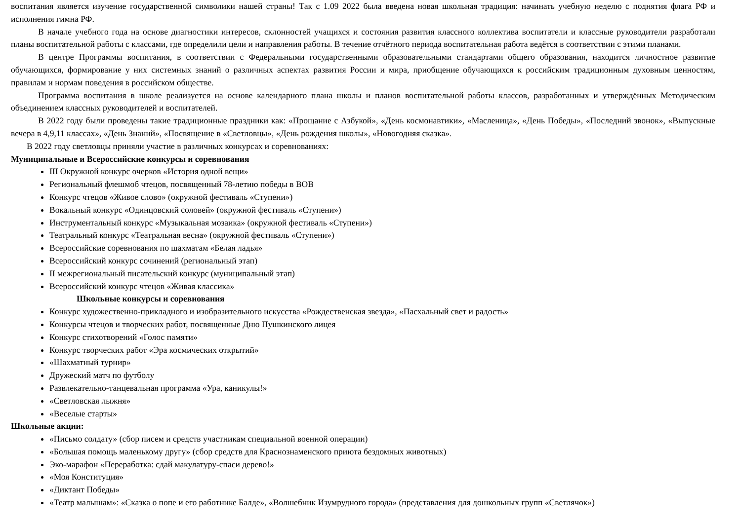воспитания является изучение государственной символики нашей страны! Так с 1.09 2022 была введена новая школьная традиция: начинать учебную неделю с поднятия флага РФ и исполнения гимна РФ.
В начале учебного года на основе диагностики интересов, склонностей учащихся и состояния развития классного коллектива воспитатели и классные руководители разработали планы воспитательной работы с классами, где определили цели и направления работы. В течение отчётного периода воспитательная работа ведётся в соответствии с этими планами.
В центре Программы воспитания, в соответствии с Федеральными государственными образовательными стандартами общего образования, находится личностное развитие обучающихся, формирование у них системных знаний о различных аспектах развития России и мира, приобщение обучающихся к российским традиционным духовным ценностям, правилам и нормам поведения в российском обществе.
Программа воспитания в школе реализуется на основе календарного плана школы и планов воспитательной работы классов, разработанных и утверждённых Методическим объединением классных руководителей и воспитателей.
В 2022 году были проведены такие традиционные праздники как: «Прощание с Азбукой», «День космонавтики», «Масленица», «День Победы», «Последний звонок», «Выпускные вечера в 4,9,11 классах», «День Знаний», «Посвящение в «Светловцы», «День рождения школы», «Новогодняя сказка».
В 2022 году светловцы приняли участие в различных конкурсах и соревнованиях:
Муниципальные и Всероссийские конкурсы и соревнования
III Окружной конкурс очерков «История одной вещи»
Региональный флешмоб чтецов, посвященный 78-летию победы в ВОВ
Конкурс чтецов «Живое слово» (окружной фестиваль «Ступени»)
Вокальный конкурс «Одинцовский соловей» (окружной фестиваль «Ступени»)
Инструментальный конкурс «Музыкальная мозаика» (окружной фестиваль «Ступени»)
Театральный конкурс «Театральная весна» (окружной фестиваль «Ступени»)
Всероссийские соревнования по шахматам «Белая ладья»
Всероссийский конкурс сочинений (региональный этап)
II межрегиональный писательский конкурс (муниципальный этап)
Всероссийский конкурс чтецов «Живая классика»
Школьные конкурсы и соревнования
Конкурс художественно-прикладного и изобразительного искусства «Рождественская звезда», «Пасхальный свет и радость»
Конкурсы чтецов и творческих работ, посвященные Дню Пушкинского лицея
Конкурс стихотворений «Голос памяти»
Конкурс творческих работ «Эра космических открытий»
«Шахматный турнир»
Дружеский матч по футболу
Развлекательно-танцевальная программа «Ура, каникулы!»
«Светловская лыжня»
«Веселые старты»
Школьные акции:
«Письмо солдату» (сбор писем и средств участникам специальной военной операции)
«Большая помощь маленькому другу» (сбор средств для Краснознаменского приюта бездомных животных)
Эко-марафон «Переработка: сдай макулатуру-спаси дерево!»
«Моя Конституция»
«Диктант Победы»
«Театр малышам»: «Сказка о попе и его работнике Балде», «Волшебник Изумрудного города» (представления для дошкольных групп «Светлячок»)